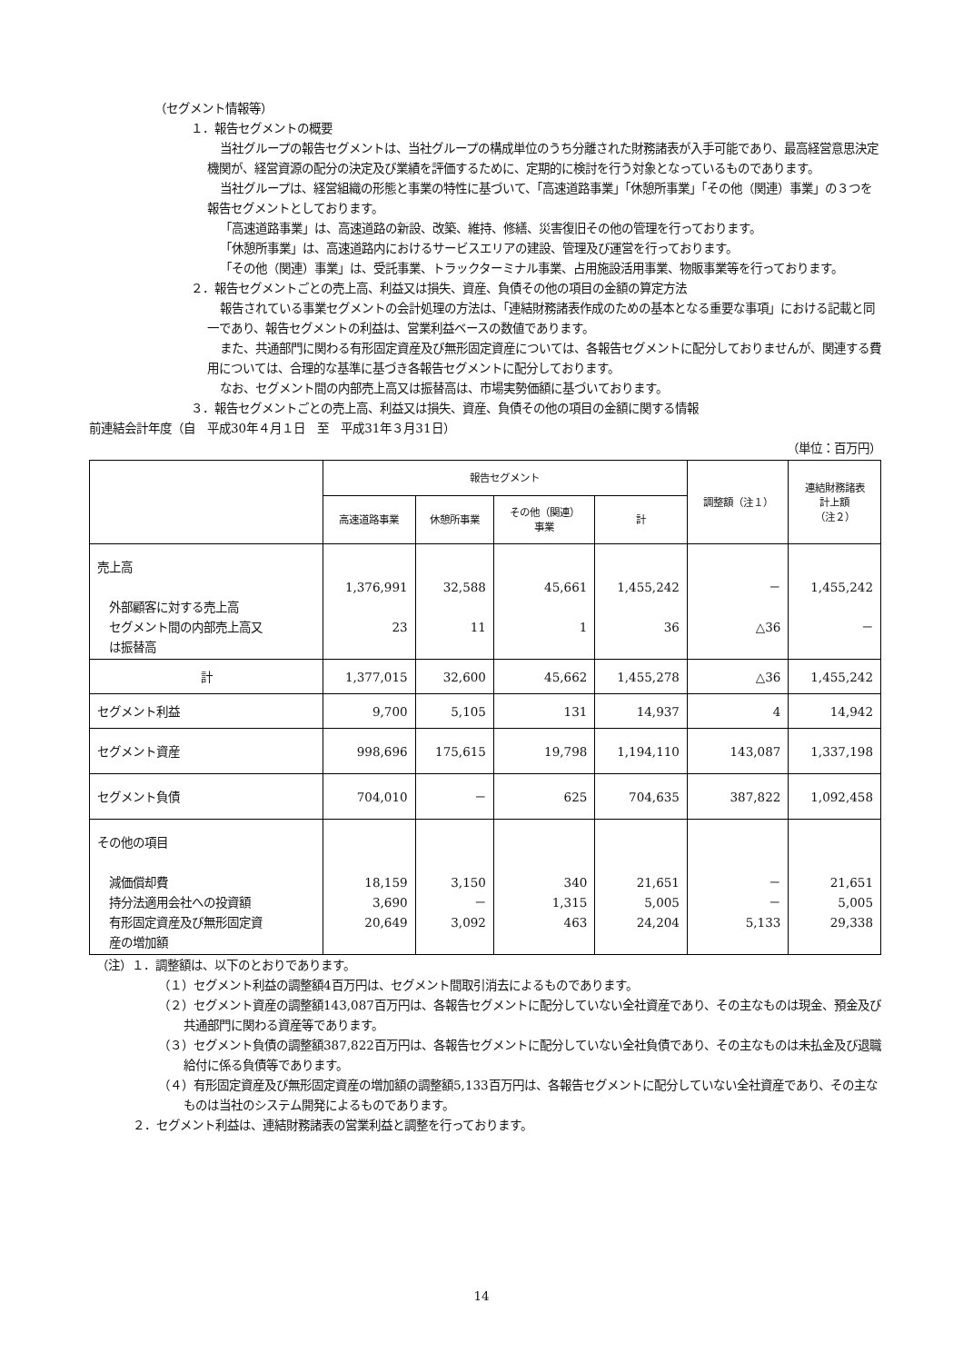（セグメント情報等）
１．報告セグメントの概要
当社グループの報告セグメントは、当社グループの構成単位のうち分離された財務諸表が入手可能であり、最高経営意思決定機関が、経営資源の配分の決定及び業績を評価するために、定期的に検討を行う対象となっているものであります。
当社グループは、経営組織の形態と事業の特性に基づいて、「高速道路事業」「休憩所事業」「その他（関連）事業」の３つを報告セグメントとしております。
「高速道路事業」は、高速道路の新設、改築、維持、修繕、災害復旧その他の管理を行っております。
「休憩所事業」は、高速道路内におけるサービスエリアの建設、管理及び運営を行っております。
「その他（関連）事業」は、受託事業、トラックターミナル事業、占用施設活用事業、物販事業等を行っております。
２．報告セグメントごとの売上高、利益又は損失、資産、負債その他の項目の金額の算定方法
報告されている事業セグメントの会計処理の方法は、「連結財務諸表作成のための基本となる重要な事項」における記載と同一であり、報告セグメントの利益は、営業利益ベースの数値であります。
また、共通部門に関わる有形固定資産及び無形固定資産については、各報告セグメントに配分しておりませんが、関連する費用については、合理的な基準に基づき各報告セグメントに配分しております。
なお、セグメント間の内部売上高又は振替高は、市場実勢価額に基づいております。
３．報告セグメントごとの売上高、利益又は損失、資産、負債その他の項目の金額に関する情報
前連結会計年度（自　平成30年４月１日　至　平成31年３月31日）
（単位：百万円）
| | 報告セグメント | | | | 調整額（注１） | 連結財務諸表 計上額 （注２） |
| --- | --- | --- | --- | --- | --- | --- |
| | 高速道路事業 | 休憩所事業 | その他（関連） 事業 | 計 | | |
| 売上高 外部顧客に対する売上高 セグメント間の内部売上高又 は振替高 | 1,376,991 23 | 32,588 11 | 45,661 1 | 1,455,242 36 | － △36 | 1,455,242 － |
| 計 | 1,377,015 | 32,600 | 45,662 | 1,455,278 | △36 | 1,455,242 |
| セグメント利益 | 9,700 | 5,105 | 131 | 14,937 | 4 | 14,942 |
| セグメント資産 | 998,696 | 175,615 | 19,798 | 1,194,110 | 143,087 | 1,337,198 |
| セグメント負債 | 704,010 | － | 625 | 704,635 | 387,822 | 1,092,458 |
| その他の項目 減価償却費 持分法適用会社への投資額 有形固定資産及び無形固定資 産の増加額 | 18,159 3,690 20,649 | 3,150 － 3,092 | 340 1,315 463 | 21,651 5,005 24,204 | － － 5,133 | 21,651 5,005 29,338 |
（注）１．調整額は、以下のとおりであります。
（１）セグメント利益の調整額4百万円は、セグメント間取引消去によるものであります。
（２）セグメント資産の調整額143,087百万円は、各報告セグメントに配分していない全社資産であり、その主なものは現金、預金及び共通部門に関わる資産等であります。
（３）セグメント負債の調整額387,822百万円は、各報告セグメントに配分していない全社負債であり、その主なものは未払金及び退職給付に係る負債等であります。
（４）有形固定資産及び無形固定資産の増加額の調整額5,133百万円は、各報告セグメントに配分していない全社資産であり、その主なものは当社のシステム開発によるものであります。
２．セグメント利益は、連結財務諸表の営業利益と調整を行っております。
14